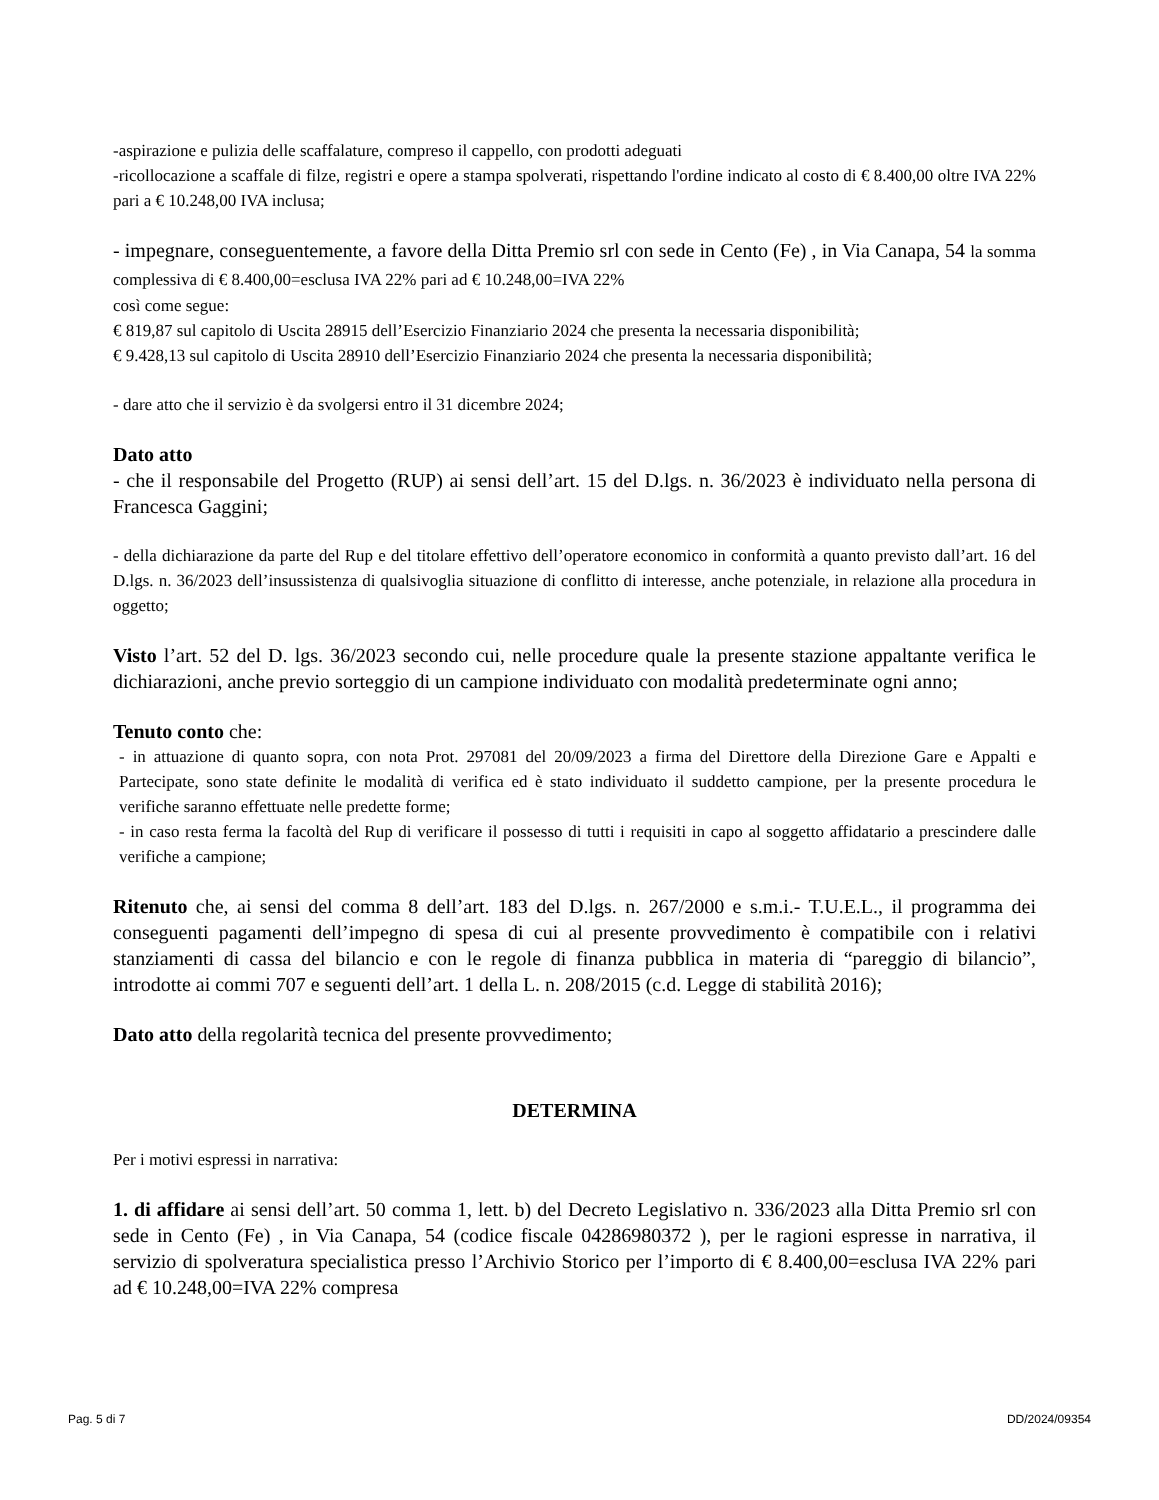-aspirazione e pulizia delle scaffalature, compreso il cappello, con prodotti adeguati
-ricollocazione a scaffale di filze, registri e opere a stampa spolverati, rispettando l'ordine indicato al costo di € 8.400,00 oltre IVA 22% pari a € 10.248,00 IVA inclusa;
- impegnare, conseguentemente, a favore della Ditta Premio srl con sede in Cento (Fe) , in Via Canapa, 54 la somma complessiva di € 8.400,00=esclusa IVA 22% pari ad € 10.248,00=IVA 22%
così come segue:
€ 819,87 sul capitolo di Uscita 28915 dell’Esercizio Finanziario 2024 che presenta la necessaria disponibilità;
€ 9.428,13 sul capitolo di Uscita 28910 dell’Esercizio Finanziario 2024 che presenta la necessaria disponibilità;
- dare atto che il servizio è da svolgersi entro il 31 dicembre 2024;
Dato atto
- che il responsabile del Progetto (RUP) ai sensi dell’art. 15 del D.lgs. n. 36/2023 è individuato nella persona di Francesca Gaggini;
- della dichiarazione da parte del Rup e del titolare effettivo dell’operatore economico in conformità a quanto previsto dall’art. 16 del D.lgs. n. 36/2023 dell’insussistenza di qualsivoglia situazione di conflitto di interesse, anche potenziale, in relazione alla procedura in oggetto;
Visto l’art. 52 del D. lgs. 36/2023 secondo cui, nelle procedure quale la presente stazione appaltante verifica le dichiarazioni, anche previo sorteggio di un campione individuato con modalità predeterminate ogni anno;
Tenuto conto che:
- in attuazione di quanto sopra, con nota Prot. 297081 del 20/09/2023 a firma del Direttore della Direzione Gare e Appalti e Partecipate, sono state definite le modalità di verifica ed è stato individuato il suddetto campione, per la presente procedura le verifiche saranno effettuate nelle predette forme;
- in caso resta ferma la facoltà del Rup di verificare il possesso di tutti i requisiti in capo al soggetto affidatario a prescindere dalle verifiche a campione;
Ritenuto che, ai sensi del comma 8 dell’art. 183 del D.lgs. n. 267/2000 e s.m.i.- T.U.E.L., il programma dei conseguenti pagamenti dell’impegno di spesa di cui al presente provvedimento è compatibile con i relativi stanziamenti di cassa del bilancio e con le regole di finanza pubblica in materia di “pareggio di bilancio”, introdotte ai commi 707 e seguenti dell’art. 1 della L. n. 208/2015 (c.d. Legge di stabilità 2016);
Dato atto della regolarità tecnica del presente provvedimento;
DETERMINA
Per i motivi espressi in narrativa:
1. di affidare ai sensi dell’art. 50 comma 1, lett. b) del Decreto Legislativo n. 336/2023 alla Ditta Premio srl con sede in Cento (Fe) , in Via Canapa, 54 (codice fiscale 04286980372 ), per le ragioni espresse in narrativa, il servizio di spolveratura specialistica presso l’Archivio Storico per l’importo di € 8.400,00=esclusa IVA 22% pari ad € 10.248,00=IVA 22% compresa
Pag. 5 di 7 DD/2024/09354